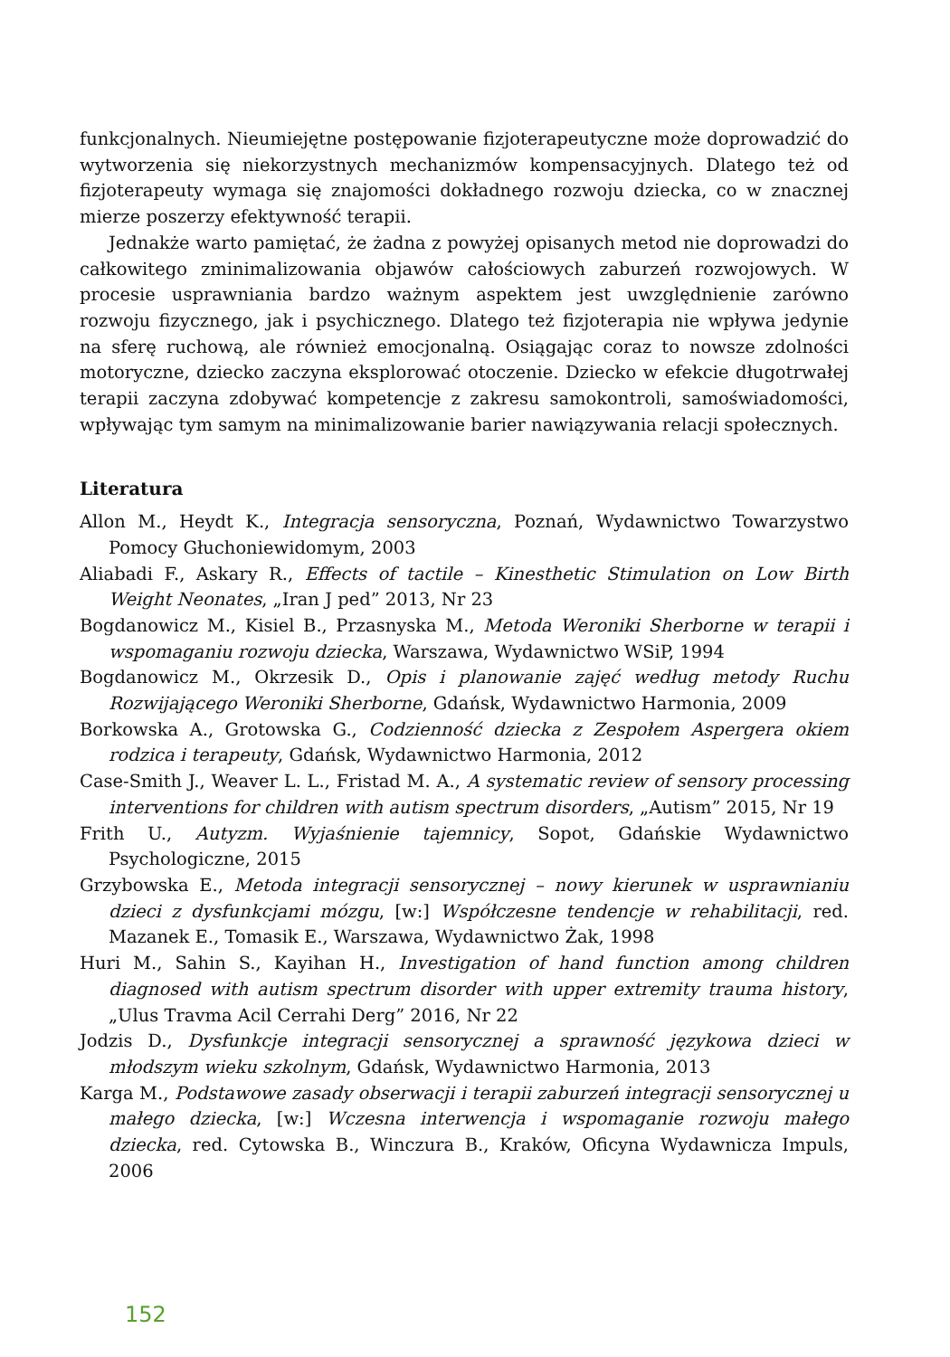funkcjonalnych. Nieumiejętne postępowanie fizjoterapeutyczne może doprowadzić do wytworzenia się niekorzystnych mechanizmów kompensacyjnych. Dlatego też od fizjoterapeuty wymaga się znajomości dokładnego rozwoju dziecka, co w znacznej mierze poszerzy efektywność terapii.
Jednakże warto pamiętać, że żadna z powyżej opisanych metod nie doprowadzi do całkowitego zminimalizowania objawów całościowych zaburzeń rozwojowych. W procesie usprawniania bardzo ważnym aspektem jest uwzględnienie zarówno rozwoju fizycznego, jak i psychicznego. Dlatego też fizjoterapia nie wpływa jedynie na sferę ruchową, ale również emocjonalną. Osiągając coraz to nowsze zdolności motoryczne, dziecko zaczyna eksplorować otoczenie. Dziecko w efekcie długotrwałej terapii zaczyna zdobywać kompetencje z zakresu samokontroli, samoświadomości, wpływając tym samym na minimalizowanie barier nawiązywania relacji społecznych.
Literatura
Allon M., Heydt K., Integracja sensoryczna, Poznań, Wydawnictwo Towarzystwo Pomocy Głuchoniewidomym, 2003
Aliabadi F., Askary R., Effects of tactile – Kinesthetic Stimulation on Low Birth Weight Neonates, „Iran J ped” 2013, Nr 23
Bogdanowicz M., Kisiel B., Przasnyska M., Metoda Weroniki Sherborne w terapii i wspomaganiu rozwoju dziecka, Warszawa, Wydawnictwo WSiP, 1994
Bogdanowicz M., Okrzesik D., Opis i planowanie zajęć według metody Ruchu Rozwijającego Weroniki Sherborne, Gdańsk, Wydawnictwo Harmonia, 2009
Borkowska A., Grotowska G., Codzienność dziecka z Zespołem Aspergera okiem rodzica i terapeuty, Gdańsk, Wydawnictwo Harmonia, 2012
Case-Smith J., Weaver L. L., Fristad M. A., A systematic review of sensory processing interventions for children with autism spectrum disorders, „Autism” 2015, Nr 19
Frith U., Autyzm. Wyjaśnienie tajemnicy, Sopot, Gdańskie Wydawnictwo Psychologiczne, 2015
Grzybowska E., Metoda integracji sensorycznej – nowy kierunek w usprawnianiu dzieci z dysfunkcjami mózgu, [w:] Współczesne tendencje w rehabilitacji, red. Mazanek E., Tomasik E., Warszawa, Wydawnictwo Żak, 1998
Huri M., Sahin S., Kayihan H., Investigation of hand function among children diagnosed with autism spectrum disorder with upper extremity trauma history, „Ulus Travma Acil Cerrahi Derg” 2016, Nr 22
Jodzis D., Dysfunkcje integracji sensorycznej a sprawność językowa dzieci w młodszym wieku szkolnym, Gdańsk, Wydawnictwo Harmonia, 2013
Karga M., Podstawowe zasady obserwacji i terapii zaburzeń integracji sensorycznej u małego dziecka, [w:] Wczesna interwencja i wspomaganie rozwoju małego dziecka, red. Cytowska B., Winczura B., Kraków, Oficyna Wydawnicza Impuls, 2006
152